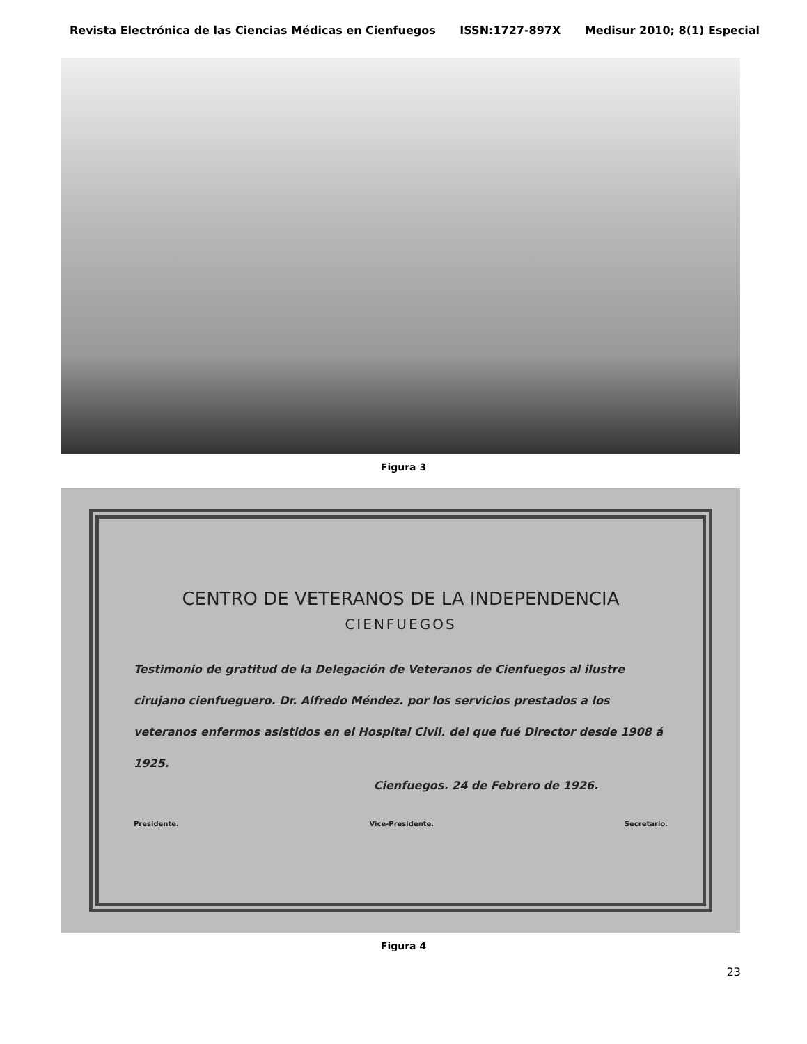Revista Electrónica de las Ciencias Médicas en Cienfuegos ISSN:1727-897X Medisur 2010; 8(1) Especial
Figura 3
CENTRO DE VETERANOS DE LA INDEPENDENCIA
CIENFUEGOS
Testimonio de gratitud de la Delegación de Veteranos de Cienfuegos al ilustre cirujano cienfueguero. Dr. Alfredo Méndez. por los servicios prestados a los veteranos enfermos asistidos en el Hospital Civil. del que fué Director desde 1908 á 1925.
Cienfuegos. 24 de Febrero de 1926.
Presidente. Vice-Presidente. Secretario.
Figura 4
23